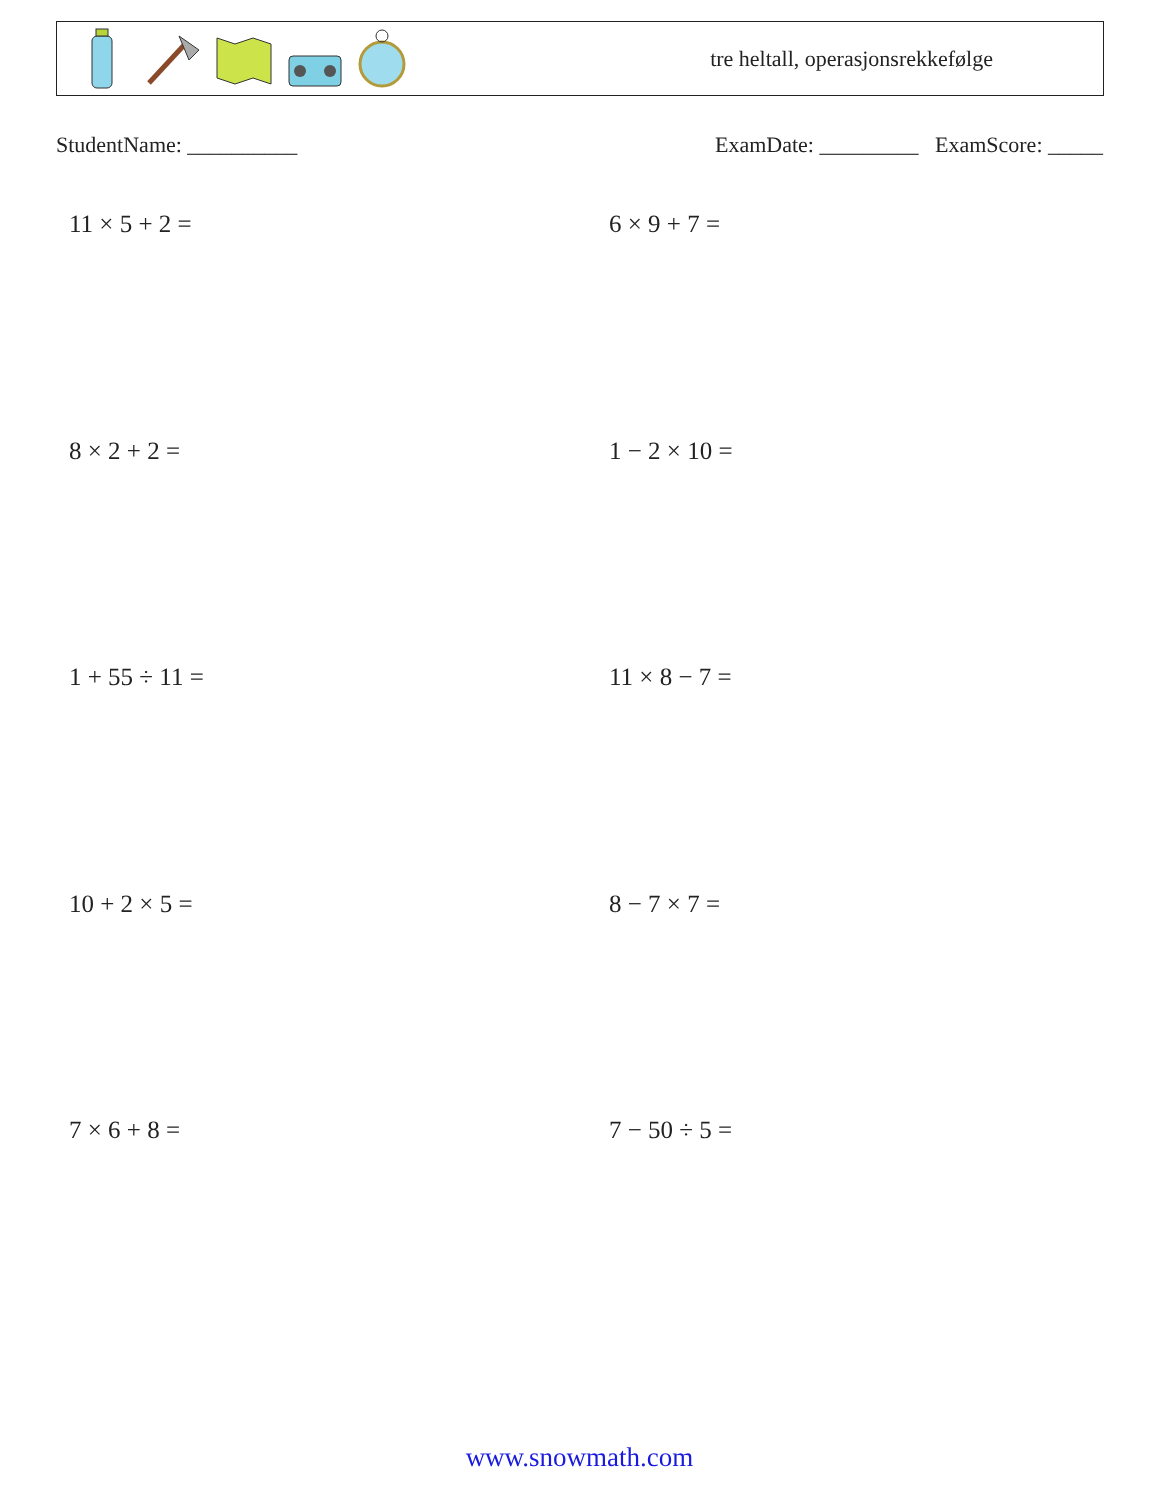tre heltall, operasjonsrekkefølge
StudentName: __________ ExamDate: _________ ExamScore: _____
11 × 5 + 2 =
6 × 9 + 7 =
8 × 2 + 2 =
1 − 2 × 10 =
1 + 55 ÷ 11 =
11 × 8 − 7 =
10 + 2 × 5 =
8 − 7 × 7 =
7 × 6 + 8 =
7 − 50 ÷ 5 =
www.snowmath.com